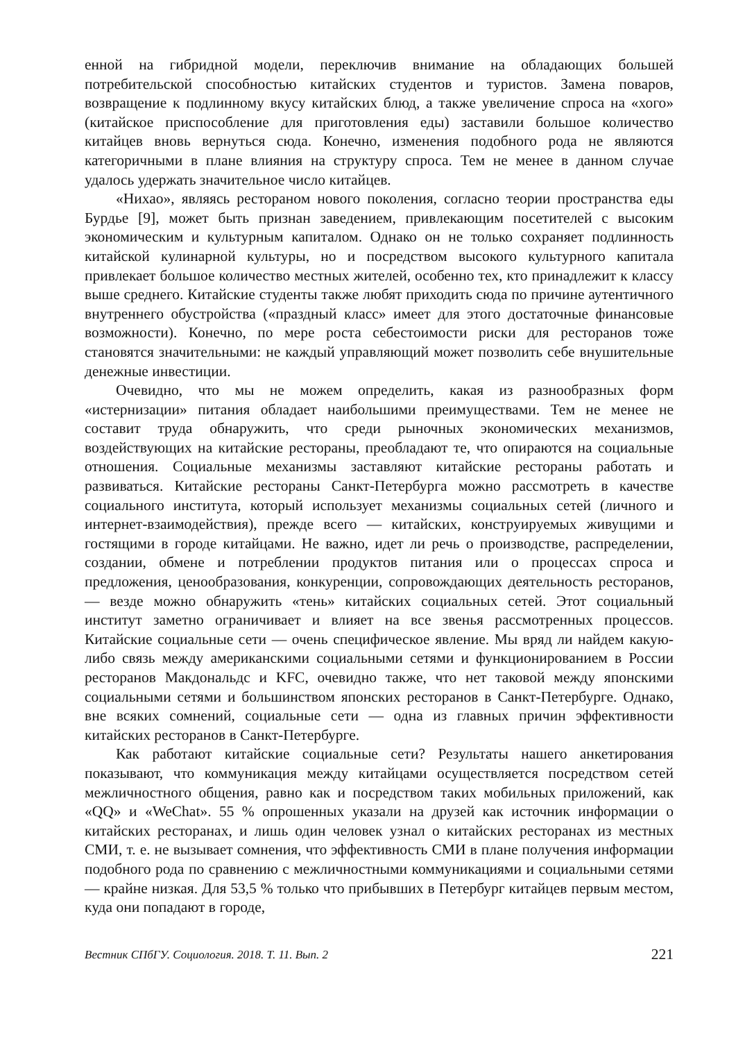енной на гибридной модели, переключив внимание на обладающих большей потребительской способностью китайских студентов и туристов. Замена поваров, возвращение к подлинному вкусу китайских блюд, а также увеличение спроса на «хого» (китайское приспособление для приготовления еды) заставили большое количество китайцев вновь вернуться сюда. Конечно, изменения подобного рода не являются категоричными в плане влияния на структуру спроса. Тем не менее в данном случае удалось удержать значительное число китайцев.
«Нихао», являясь рестораном нового поколения, согласно теории пространства еды Бурдье [9], может быть признан заведением, привлекающим посетителей с высоким экономическим и культурным капиталом. Однако он не только сохраняет подлинность китайской кулинарной культуры, но и посредством высокого культурного капитала привлекает большое количество местных жителей, особенно тех, кто принадлежит к классу выше среднего. Китайские студенты также любят приходить сюда по причине аутентичного внутреннего обустройства («праздный класс» имеет для этого достаточные финансовые возможности). Конечно, по мере роста себестоимости риски для ресторанов тоже становятся значительными: не каждый управляющий может позволить себе внушительные денежные инвестиции.
Очевидно, что мы не можем определить, какая из разнообразных форм «истернизации» питания обладает наибольшими преимуществами. Тем не менее не составит труда обнаружить, что среди рыночных экономических механизмов, воздействующих на китайские рестораны, преобладают те, что опираются на социальные отношения. Социальные механизмы заставляют китайские рестораны работать и развиваться. Китайские рестораны Санкт-Петербурга можно рассмотреть в качестве социального института, который использует механизмы социальных сетей (личного и интернет-взаимодействия), прежде всего — китайских, конструируемых живущими и гостящими в городе китайцами. Не важно, идет ли речь о производстве, распределении, создании, обмене и потреблении продуктов питания или о процессах спроса и предложения, ценообразования, конкуренции, сопровождающих деятельность ресторанов, — везде можно обнаружить «тень» китайских социальных сетей. Этот социальный институт заметно ограничивает и влияет на все звенья рассмотренных процессов. Китайские социальные сети — очень специфическое явление. Мы вряд ли найдем какую-либо связь между американскими социальными сетями и функционированием в России ресторанов Макдональдс и KFC, очевидно также, что нет таковой между японскими социальными сетями и большинством японских ресторанов в Санкт-Петербурге. Однако, вне всяких сомнений, социальные сети — одна из главных причин эффективности китайских ресторанов в Санкт-Петербурге.
Как работают китайские социальные сети? Результаты нашего анкетирования показывают, что коммуникация между китайцами осуществляется посредством сетей межличностного общения, равно как и посредством таких мобильных приложений, как «QQ» и «WeChat». 55 % опрошенных указали на друзей как источник информации о китайских ресторанах, и лишь один человек узнал о китайских ресторанах из местных СМИ, т. е. не вызывает сомнения, что эффективность СМИ в плане получения информации подобного рода по сравнению с межличностными коммуникациями и социальными сетями — крайне низкая. Для 53,5 % только что прибывших в Петербург китайцев первым местом, куда они попадают в городе,
Вестник СПбГУ. Социология. 2018. Т. 11. Вып. 2 221